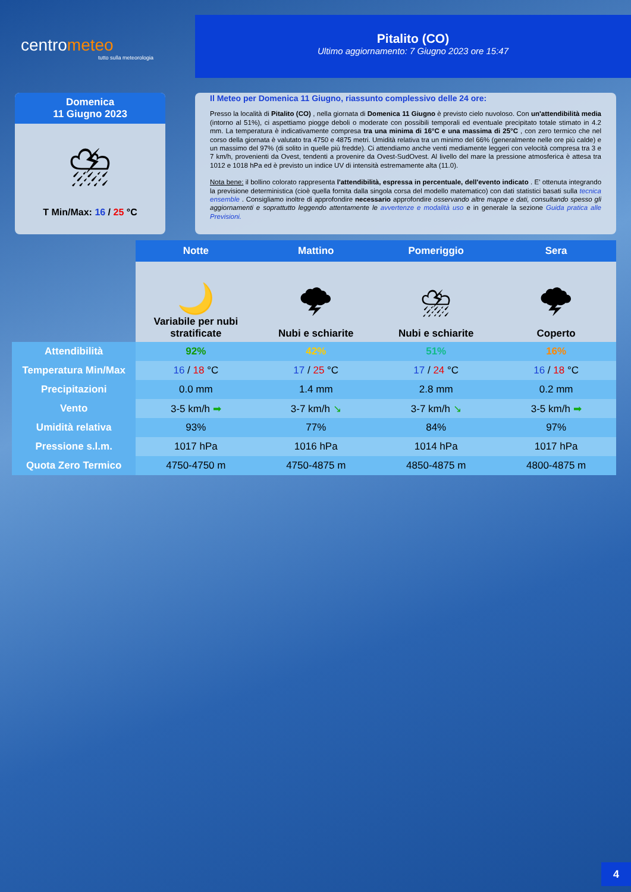centrometeo
tutto sulla meteorologia
Pitalito (CO)
Ultimo aggiornamento: 7 Giugno 2023 ore 15:47
Domenica
11 Giugno 2023
⛈
T Min/Max: 16 / 25 °C
Il Meteo per Domenica 11 Giugno, riassunto complessivo delle 24 ore:
Presso la località di Pitalito (CO) , nella giornata di Domenica 11 Giugno è previsto cielo nuvoloso. Con un'attendibilità media (intorno al 51%), ci aspettiamo piogge deboli o moderate con possibili temporali ed eventuale precipitato totale stimato in 4.2 mm. La temperatura è indicativamente compresa tra una minima di 16°C e una massima di 25°C , con zero termico che nel corso della giornata è valutato tra 4750 e 4875 metri. Umidità relativa tra un minimo del 66% (generalmente nelle ore più calde) e un massimo del 97% (di solito in quelle più fredde). Ci attendiamo anche venti mediamente leggeri con velocità compresa tra 3 e 7 km/h, provenienti da Ovest, tendenti a provenire da Ovest-SudOvest. Al livello del mare la pressione atmosferica è attesa tra 1012 e 1018 hPa ed è previsto un indice UV di intensità estremamente alta (11.0).
Nota bene: il bollino colorato rappresenta l'attendibilità, espressa in percentuale, dell'evento indicato . E' ottenuta integrando la previsione deterministica (cioè quella fornita dalla singola corsa del modello matematico) con dati statistici basati sulla tecnica ensemble . Consigliamo inoltre di approfondire necessario approfondire osservando altre mappe e dati, consultando spesso gli aggiornamenti e soprattutto leggendo attentamente le avvertenze e modalità uso e in generale la sezione Guida pratica alle Previsioni.
| | Notte | Mattino | Pomeriggio | Sera |
| --- | --- | --- | --- | --- |
| | 🌙 Variabile per nubi stratificate | 🌩 Nubi e schiarite | ⛈ Nubi e schiarite | 🌩 Coperto |
| Attendibilità | 92% | 42% | 51% | 16% |
| Temperatura Min/Max | 16 / 18 °C | 17 / 25 °C | 17 / 24 °C | 16 / 18 °C |
| Precipitazioni | 0.0 mm | 1.4 mm | 2.8 mm | 0.2 mm |
| Vento | 3-5 km/h ➡ | 3-7 km/h ↘ | 3-7 km/h ↘ | 3-5 km/h ➡ |
| Umidità relativa | 93% | 77% | 84% | 97% |
| Pressione s.l.m. | 1017 hPa | 1016 hPa | 1014 hPa | 1017 hPa |
| Quota Zero Termico | 4750-4750 m | 4750-4875 m | 4850-4875 m | 4800-4875 m |
4